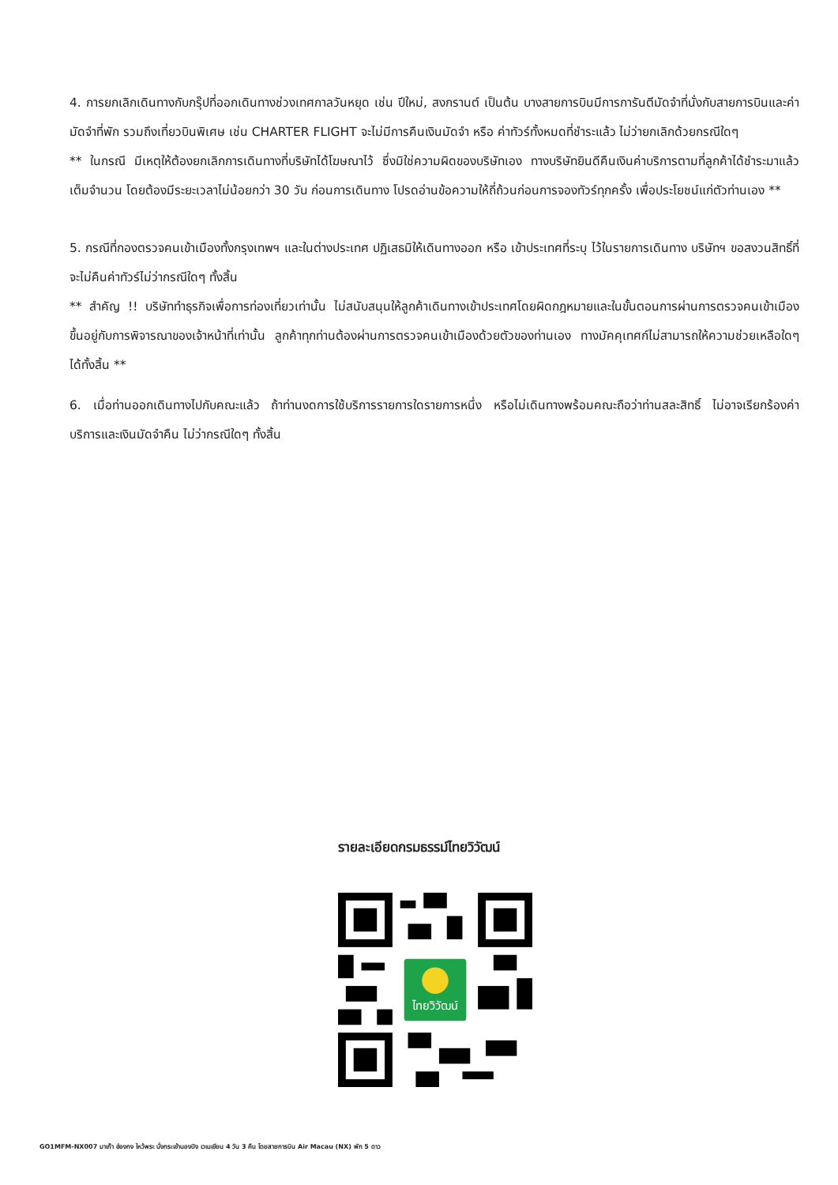4. การยกเลิกเดินทางกับกรุ๊ปที่ออกเดินทางช่วงเทศกาลวันหยุด เช่น ปีใหม่, สงกรานต์ เป็นต้น บางสายการบินมีการการันตีมัดจำที่นั่งกับสายการบินและค่ามัดจำที่พัก รวมถึงเที่ยวบินพิเศษ เช่น CHARTER FLIGHT จะไม่มีการคืนเงินมัดจำ หรือ ค่าทัวร์ทั้งหมดที่ชำระแล้ว ไม่ว่ายกเลิกด้วยกรณีใดๆ
** ในกรณี มีเหตุให้ต้องยกเลิกการเดินทางที่บริษัทได้โฆษณาไว้ ซึ่งมิใช่ความผิดของบริษัทเอง ทางบริษัทยินดีคืนเงินค่าบริการตามที่ลูกค้าได้ชำระมาแล้ว เต็มจำนวน โดยต้องมีระยะเวลาไม่น้อยกว่า 30 วัน ก่อนการเดินทาง โปรดอ่านข้อความให้ถี่ถ้วนก่อนการจองทัวร์ทุกครั้ง เพื่อประโยชน์แก่ตัวท่านเอง **
5. กรณีที่กองตรวจคนเข้าเมืองทั้งกรุงเทพฯ และในต่างประเทศ ปฏิเสธมิให้เดินทางออก หรือ เข้าประเทศที่ระบุ ไว้ในรายการเดินทาง บริษัทฯ ขอสงวนสิทธิ์ที่จะไม่คืนค่าทัวร์ไม่ว่ากรณีใดๆ ทั้งสิ้น
** สำคัญ !! บริษัททำธุรกิจเพื่อการท่องเที่ยวเท่านั้น ไม่สนับสนุนให้ลูกค้าเดินทางเข้าประเทศโดยผิดกฎหมายและในขั้นตอนการผ่านการตรวจคนเข้าเมือง ขึ้นอยู่กับการพิจารณาของเจ้าหน้าที่เท่านั้น ลูกค้าทุกท่านต้องผ่านการตรวจคนเข้าเมืองด้วยตัวของท่านเอง ทางมัคคุเทศก์ไม่สามารถให้ความช่วยเหลือใดๆ ได้ทั้งสิ้น **
6. เมื่อท่านออกเดินทางไปกับคณะแล้ว ถ้าท่านงดการใช้บริการรายการใดรายการหนึ่ง หรือไม่เดินทางพร้อมคณะถือว่าท่านสละสิทธิ์ ไม่อาจเรียกร้องค่าบริการและเงินมัดจำคืน ไม่ว่ากรณีใดๆ ทั้งสิ้น
รายละเอียดกรมธรรม์ไทยวิวัฒน์
ไทยวิวัฒน์
GO1MFM-NX007 มาเก๊า ฮ่องกง ไหว้พระ นั่งกระเช้านองปิง เวเนเชียน 4 วัน 3 คืน โดยสายการบิน Air Macau (NX) พัก 5 ดาว